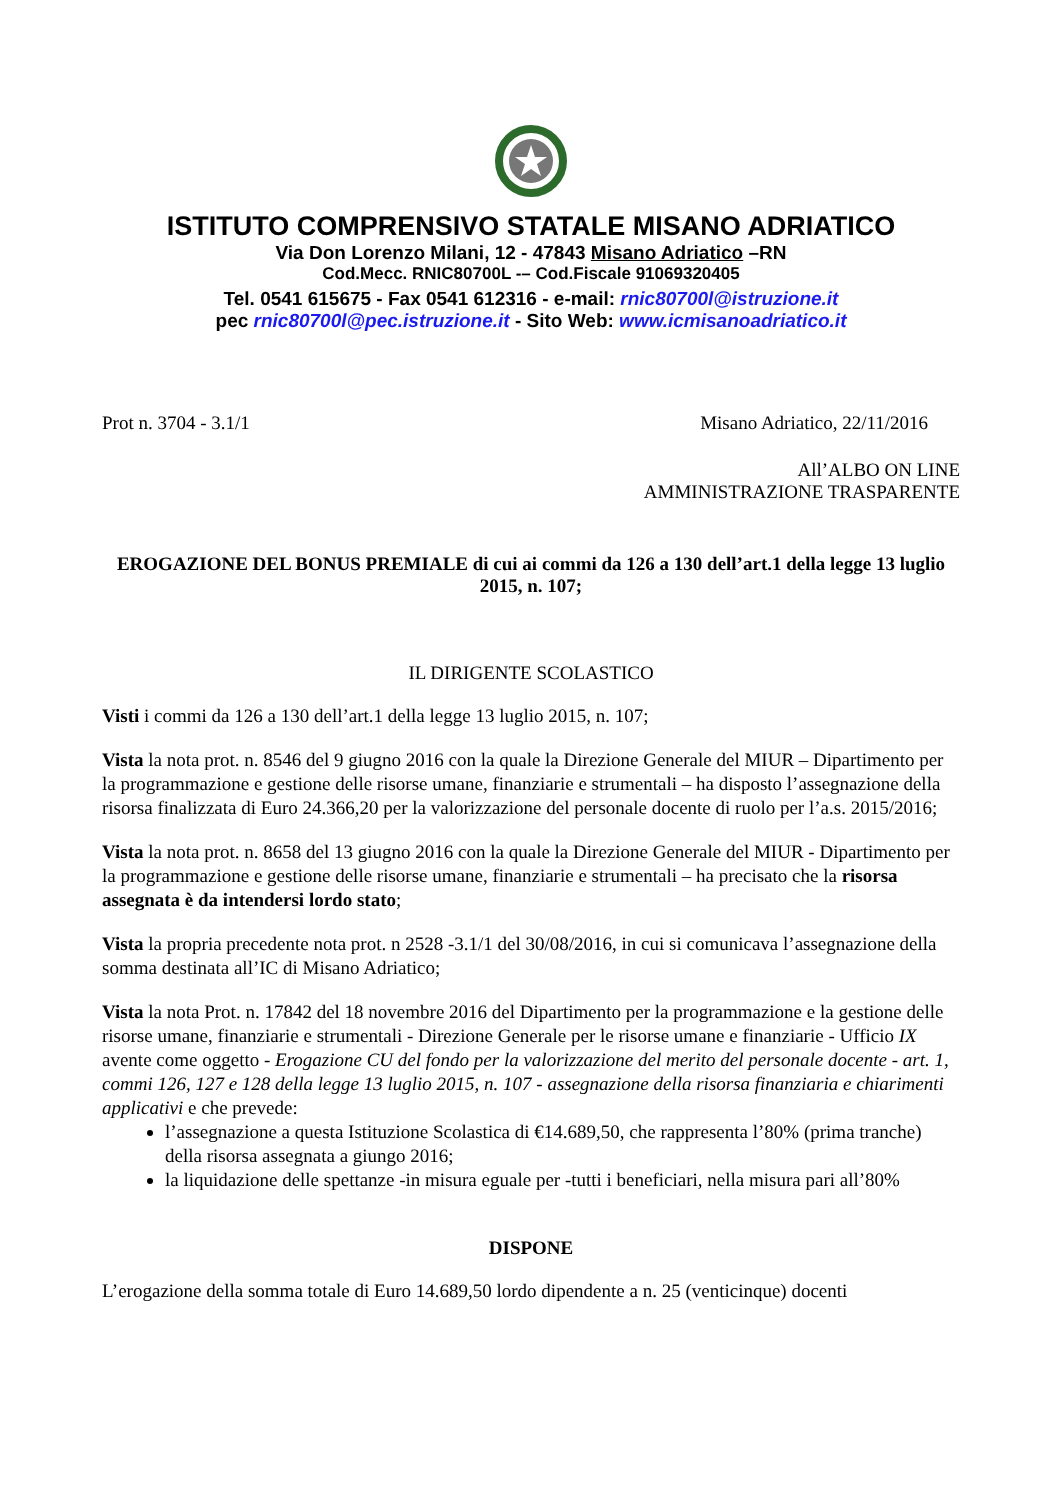ISTITUTO COMPRENSIVO STATALE MISANO ADRIATICO
Via Don Lorenzo Milani, 12 - 47843 Misano Adriatico –RN
Cod.Mecc. RNIC80700L -– Cod.Fiscale 91069320405
Tel. 0541 615675 - Fax 0541 612316 - e-mail: rnic80700l@istruzione.it
pec rnic80700l@pec.istruzione.it - Sito Web: www.icmisanoadriatico.it
Prot n. 3704 - 3.1/1 Misano Adriatico, 22/11/2016
All’ALBO ON LINE
AMMINISTRAZIONE TRASPARENTE
EROGAZIONE DEL BONUS PREMIALE di cui ai commi da 126 a 130 dell’art.1 della legge 13 luglio 2015, n. 107;
IL DIRIGENTE SCOLASTICO
Visti i commi da 126 a 130 dell’art.1 della legge 13 luglio 2015, n. 107;
Vista la nota prot. n. 8546 del 9 giugno 2016 con la quale la Direzione Generale del MIUR – Dipartimento per la programmazione e gestione delle risorse umane, finanziarie e strumentali – ha disposto l’assegnazione della risorsa finalizzata di Euro 24.366,20 per la valorizzazione del personale docente di ruolo per l’a.s. 2015/2016;
Vista la nota prot. n. 8658 del 13 giugno 2016 con la quale la Direzione Generale del MIUR - Dipartimento per la programmazione e gestione delle risorse umane, finanziarie e strumentali – ha precisato che la risorsa assegnata è da intendersi lordo stato;
Vista la propria precedente nota prot. n 2528 -3.1/1 del 30/08/2016, in cui si comunicava l’assegnazione della somma destinata all’IC di Misano Adriatico;
Vista la nota Prot. n. 17842 del 18 novembre 2016 del Dipartimento per la programmazione e la gestione delle risorse umane, finanziarie e strumentali - Direzione Generale per le risorse umane e finanziarie - Ufficio IX avente come oggetto - Erogazione CU del fondo per la valorizzazione del merito del personale docente - art. 1, commi 126, 127 e 128 della legge 13 luglio 2015, n. 107 - assegnazione della risorsa finanziaria e chiarimenti applicativi e che prevede:
l’assegnazione a questa Istituzione Scolastica di €14.689,50, che rappresenta l’80% (prima tranche) della risorsa assegnata a giungo 2016;
la liquidazione delle spettanze -in misura eguale per -tutti i beneficiari, nella misura pari all’80%
DISPONE
L’erogazione della somma totale di Euro 14.689,50 lordo dipendente a n. 25 (venticinque) docenti